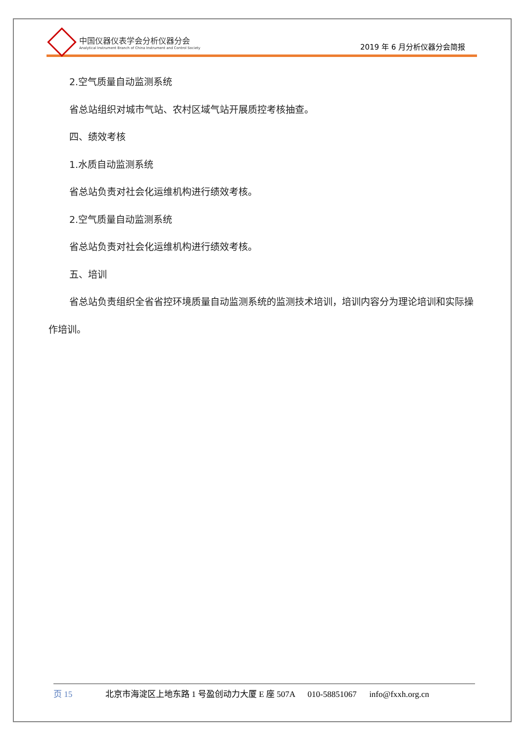中国仪器仪表学会分析仪器分会
Analytical Instrument Branch of China Instrument and Control Society
2019 年 6 月分析仪器分会简报
2.空气质量自动监测系统
省总站组织对城市气站、农村区域气站开展质控考核抽查。
四、绩效考核
1.水质自动监测系统
省总站负责对社会化运维机构进行绩效考核。
2.空气质量自动监测系统
省总站负责对社会化运维机构进行绩效考核。
五、培训
省总站负责组织全省省控环境质量自动监测系统的监测技术培训，培训内容分为理论培训和实际操作培训。
页 15 北京市海淀区上地东路 1 号盈创动力大厦 E 座 507A 010-58851067 info@fxxh.org.cn